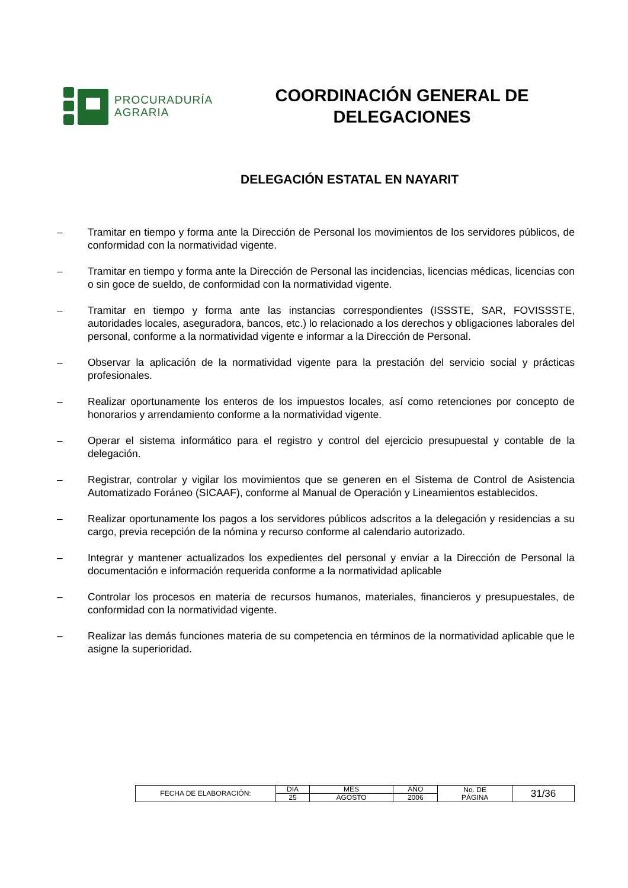PROCURADURÍA
AGRARIA
COORDINACIÓN GENERAL DE
DELEGACIONES
DELEGACIÓN ESTATAL EN NAYARIT
– Tramitar en tiempo y forma ante la Dirección de Personal los movimientos de los servidores públicos, de conformidad con la normatividad vigente.
– Tramitar en tiempo y forma ante la Dirección de Personal las incidencias, licencias médicas, licencias con o sin goce de sueldo, de conformidad con la normatividad vigente.
– Tramitar en tiempo y forma ante las instancias correspondientes (ISSSTE, SAR, FOVISSSTE, autoridades locales, aseguradora, bancos, etc.) lo relacionado a los derechos y obligaciones laborales del personal, conforme a la normatividad vigente e informar a la Dirección de Personal.
– Observar la aplicación de la normatividad vigente para la prestación del servicio social y prácticas profesionales.
– Realizar oportunamente los enteros de los impuestos locales, así como retenciones por concepto de honorarios y arrendamiento conforme a la normatividad vigente.
– Operar el sistema informático para el registro y control del ejercicio presupuestal y contable de la delegación.
– Registrar, controlar y vigilar los movimientos que se generen en el Sistema de Control de Asistencia Automatizado Foráneo (SICAAF), conforme al Manual de Operación y Lineamientos establecidos.
– Realizar oportunamente los pagos a los servidores públicos adscritos a la delegación y residencias a su cargo, previa recepción de la nómina y recurso conforme al calendario autorizado.
– Integrar y mantener actualizados los expedientes del personal y enviar a la Dirección de Personal la documentación e información requerida conforme a la normatividad aplicable
– Controlar los procesos en materia de recursos humanos, materiales, financieros y presupuestales, de conformidad con la normatividad vigente.
– Realizar las demás funciones materia de su competencia en términos de la normatividad aplicable que le asigne la superioridad.
| FECHA DE ELABORACIÓN: | DÍA | MES | AÑO | No. DE PÁGINA | 31/36 |
| | 25 | AGOSTO | 2006 | | |